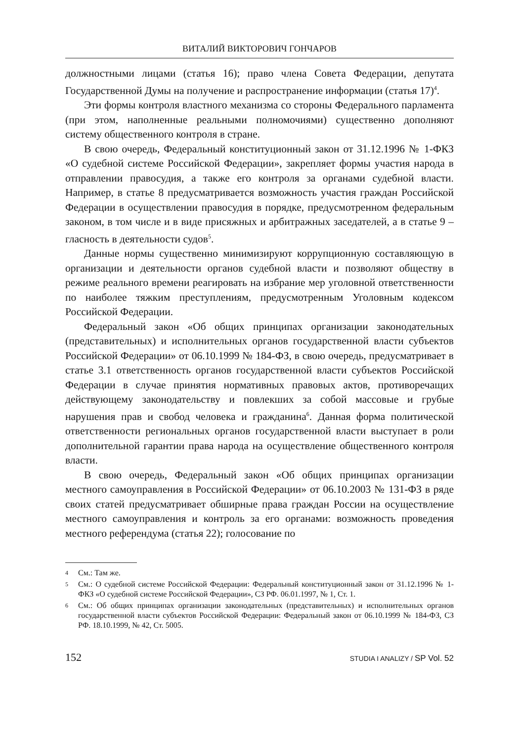ВИТАЛИЙ ВИКТОРОВИЧ ГОНЧАРОВ
должностными лицами (статья 16); право члена Совета Федерации, депутата Государственной Думы на получение и распространение информации (статья 17)<sup>4</sup>.
Эти формы контроля властного механизма со стороны Федерального парламента (при этом, наполненные реальными полномочиями) существенно дополняют систему общественного контроля в стране.
В свою очередь, Федеральный конституционный закон от 31.12.1996 № 1-ФКЗ «О судебной системе Российской Федерации», закрепляет формы участия народа в отправлении правосудия, а также его контроля за органами судебной власти. Например, в статье 8 предусматривается возможность участия граждан Российской Федерации в осуществлении правосудия в порядке, предусмотренном федеральным законом, в том числе и в виде присяжных и арбитражных заседателей, а в статье 9 – гласность в деятельности судов<sup>5</sup>.
Данные нормы существенно минимизируют коррупционную составляющую в организации и деятельности органов судебной власти и позволяют обществу в режиме реального времени реагировать на избрание мер уголовной ответственности по наиболее тяжким преступлениям, предусмотренным Уголовным кодексом Российской Федерации.
Федеральный закон «Об общих принципах организации законодательных (представительных) и исполнительных органов государственной власти субъектов Российской Федерации» от 06.10.1999 № 184-ФЗ, в свою очередь, предусматривает в статье 3.1 ответственность органов государственной власти субъектов Российской Федерации в случае принятия нормативных правовых актов, противоречащих действующему законодательству и повлекших за собой массовые и грубые нарушения прав и свобод человека и гражданина<sup>6</sup>. Данная форма политической ответственности региональных органов государственной власти выступает в роли дополнительной гарантии права народа на осуществление общественного контроля власти.
В свою очередь, Федеральный закон «Об общих принципах организации местного самоуправления в Российской Федерации» от 06.10.2003 № 131-ФЗ в ряде своих статей предусматривает обширные права граждан России на осуществление местного самоуправления и контроль за его органами: возможность проведения местного референдума (статья 22); голосование по
4 См.: Там же.
5 См.: О судебной системе Российской Федерации: Федеральный конституционный закон от 31.12.1996 № 1-ФКЗ «О судебной системе Российской Федерации», СЗ РФ. 06.01.1997, № 1, Ст. 1.
6 См.: Об общих принципах организации законодательных (представительных) и исполнительных органов государственной власти субъектов Российской Федерации: Федеральный закон от 06.10.1999 № 184-ФЗ, СЗ РФ. 18.10.1999, № 42, Ст. 5005.
152 STUDIA I ANALIZY / SP Vol. 52